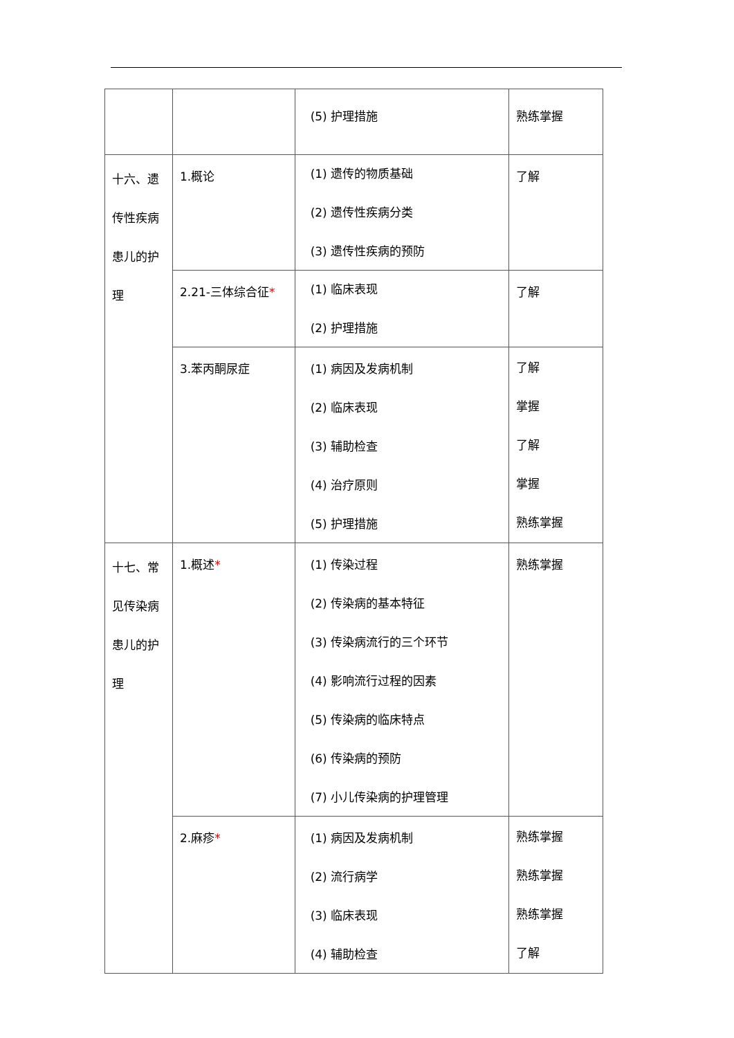| | | (5) 护理措施 | 熟练掌握 |
| 十六、遗 传性疾病 患儿的护 理 | 1.概论 | (1) 遗传的物质基础 (2) 遗传性疾病分类 (3) 遗传性疾病的预防 | 了解 |
| | 2.21-三体综合征 * | (1) 临床表现 (2) 护理措施 | 了解 |
| | 3.苯丙酮尿症 | (1) 病因及发病机制 (2) 临床表现 (3) 辅助检查 (4) 治疗原则 (5) 护理措施 | 了解 掌握 了解 掌握 熟练掌握 |
| 十七、常 见传染病 患儿的护 理 | 1.概述 * | (1) 传染过程 (2) 传染病的基本特征 (3) 传染病流行的三个环节 (4) 影响流行过程的因素 (5) 传染病的临床特点 (6) 传染病的预防 (7) 小儿传染病的护理管理 | 熟练掌握 |
| | 2.麻疹 * | (1) 病因及发病机制 (2) 流行病学 (3) 临床表现 (4) 辅助检查 | 熟练掌握 熟练掌握 熟练掌握 了解 |